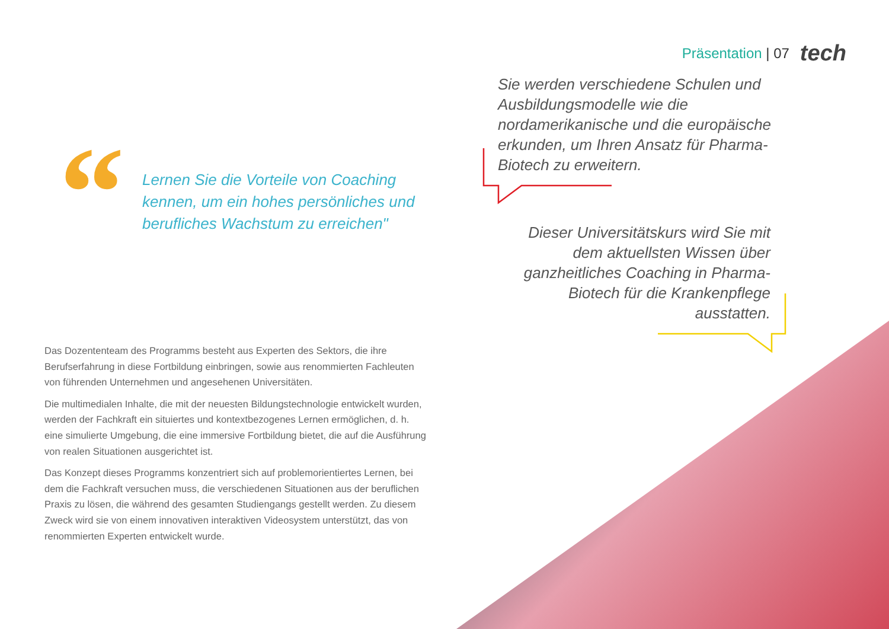Präsentation | 07 tech
Sie werden verschiedene Schulen und Ausbildungsmodelle wie die nordamerikanische und die europäische erkunden, um Ihren Ansatz für Pharma-Biotech zu erweitern.
“
Lernen Sie die Vorteile von Coaching kennen, um ein hohes persönliches und berufliches Wachstum zu erreichen"
Dieser Universitätskurs wird Sie mit dem aktuellsten Wissen über ganzheitliches Coaching in Pharma-Biotech für die Krankenpflege ausstatten.
Das Dozententeam des Programms besteht aus Experten des Sektors, die ihre Berufserfahrung in diese Fortbildung einbringen, sowie aus renommierten Fachleuten von führenden Unternehmen und angesehenen Universitäten.
Die multimedialen Inhalte, die mit der neuesten Bildungstechnologie entwickelt wurden, werden der Fachkraft ein situiertes und kontextbezogenes Lernen ermöglichen, d. h. eine simulierte Umgebung, die eine immersive Fortbildung bietet, die auf die Ausführung von realen Situationen ausgerichtet ist.
Das Konzept dieses Programms konzentriert sich auf problemorientiertes Lernen, bei dem die Fachkraft versuchen muss, die verschiedenen Situationen aus der beruflichen Praxis zu lösen, die während des gesamten Studiengangs gestellt werden. Zu diesem Zweck wird sie von einem innovativen interaktiven Videosystem unterstützt, das von renommierten Experten entwickelt wurde.